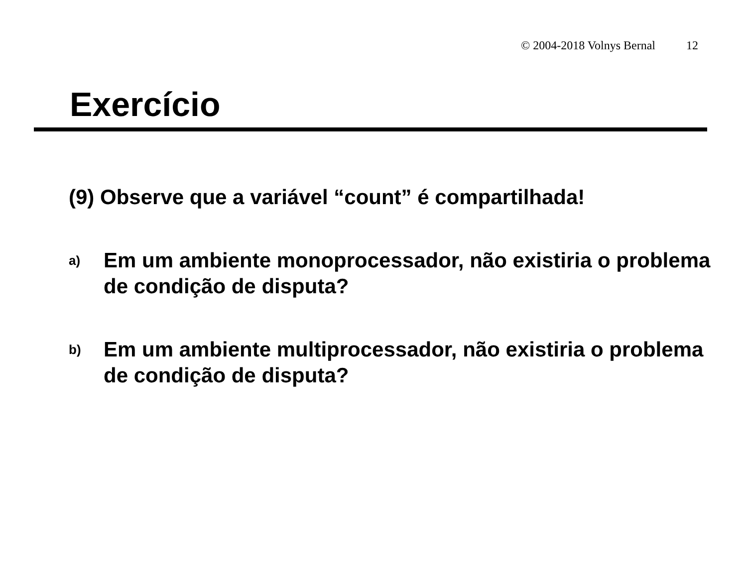© 2004-2018 Volnys Bernal 12
Exercício
(9) Observe que a variável “count” é compartilhada!
a) Em um ambiente monoprocessador, não existiria o problema de condição de disputa?
b) Em um ambiente multiprocessador, não existiria o problema de condição de disputa?